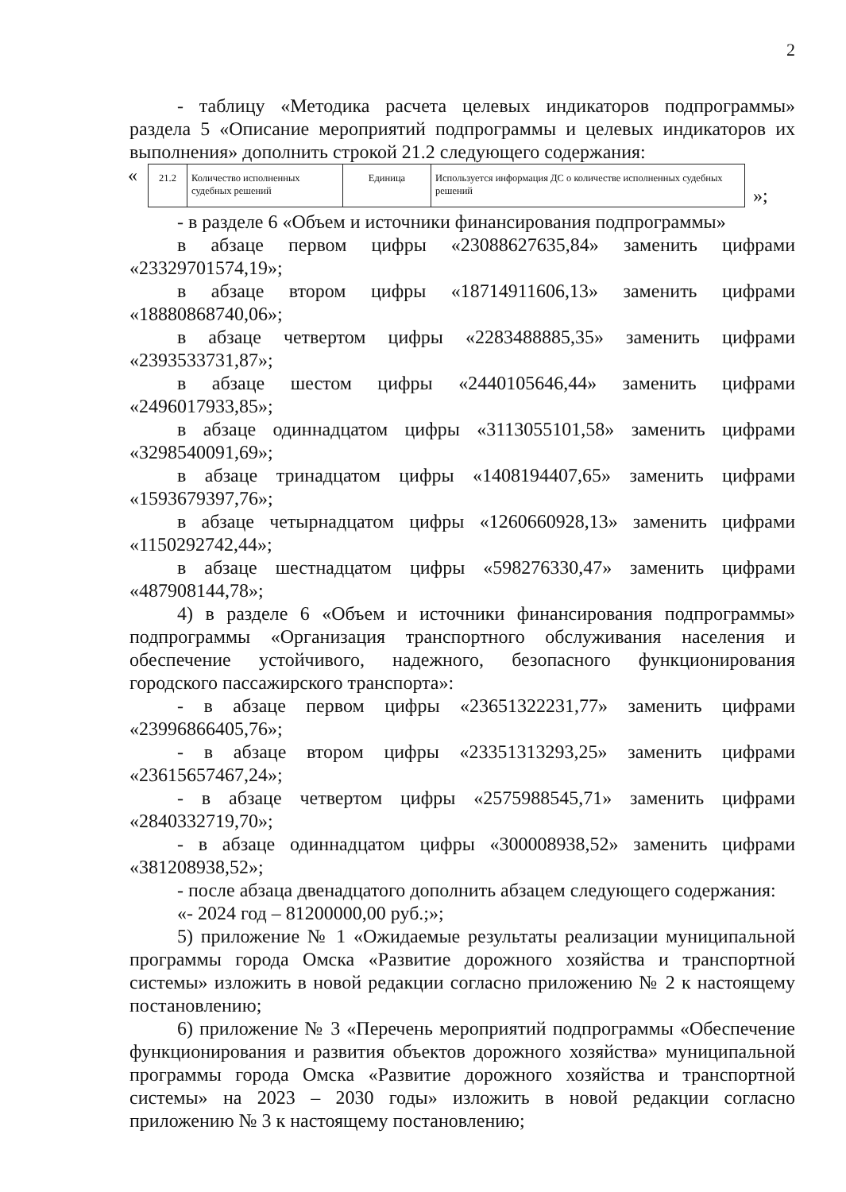2
- таблицу «Методика расчета целевых индикаторов подпрограммы» раздела 5 «Описание мероприятий подпрограммы и целевых индикаторов их выполнения» дополнить строкой 21.2 следующего содержания:
«
| 21.2 | Количество исполненных судебных решений | Единица | Используется информация ДС о количестве исполненных судебных решений |
»;
- в разделе 6 «Объем и источники финансирования подпрограммы»
в абзаце первом цифры «23088627635,84» заменить цифрами «23329701574,19»;
в абзаце втором цифры «18714911606,13» заменить цифрами «18880868740,06»;
в абзаце четвертом цифры «2283488885,35» заменить цифрами «2393533731,87»;
в абзаце шестом цифры «2440105646,44» заменить цифрами «2496017933,85»;
в абзаце одиннадцатом цифры «3113055101,58» заменить цифрами «3298540091,69»;
в абзаце тринадцатом цифры «1408194407,65» заменить цифрами «1593679397,76»;
в абзаце четырнадцатом цифры «1260660928,13» заменить цифрами «1150292742,44»;
в абзаце шестнадцатом цифры «598276330,47» заменить цифрами «487908144,78»;
4) в разделе 6 «Объем и источники финансирования подпрограммы» подпрограммы «Организация транспортного обслуживания населения и обеспечение устойчивого, надежного, безопасного функционирования городского пассажирского транспорта»:
- в абзаце первом цифры «23651322231,77» заменить цифрами «23996866405,76»;
- в абзаце втором цифры «23351313293,25» заменить цифрами «23615657467,24»;
- в абзаце четвертом цифры «2575988545,71» заменить цифрами «2840332719,70»;
- в абзаце одиннадцатом цифры «300008938,52» заменить цифрами «381208938,52»;
- после абзаца двенадцатого дополнить абзацем следующего содержания:
«- 2024 год – 81200000,00 руб.;»;
5) приложение № 1 «Ожидаемые результаты реализации муниципальной программы города Омска «Развитие дорожного хозяйства и транспортной системы» изложить в новой редакции согласно приложению № 2 к настоящему постановлению;
6) приложение № 3 «Перечень мероприятий подпрограммы «Обеспечение функционирования и развития объектов дорожного хозяйства» муниципальной программы города Омска «Развитие дорожного хозяйства и транспортной системы» на 2023 – 2030 годы» изложить в новой редакции согласно приложению № 3 к настоящему постановлению;